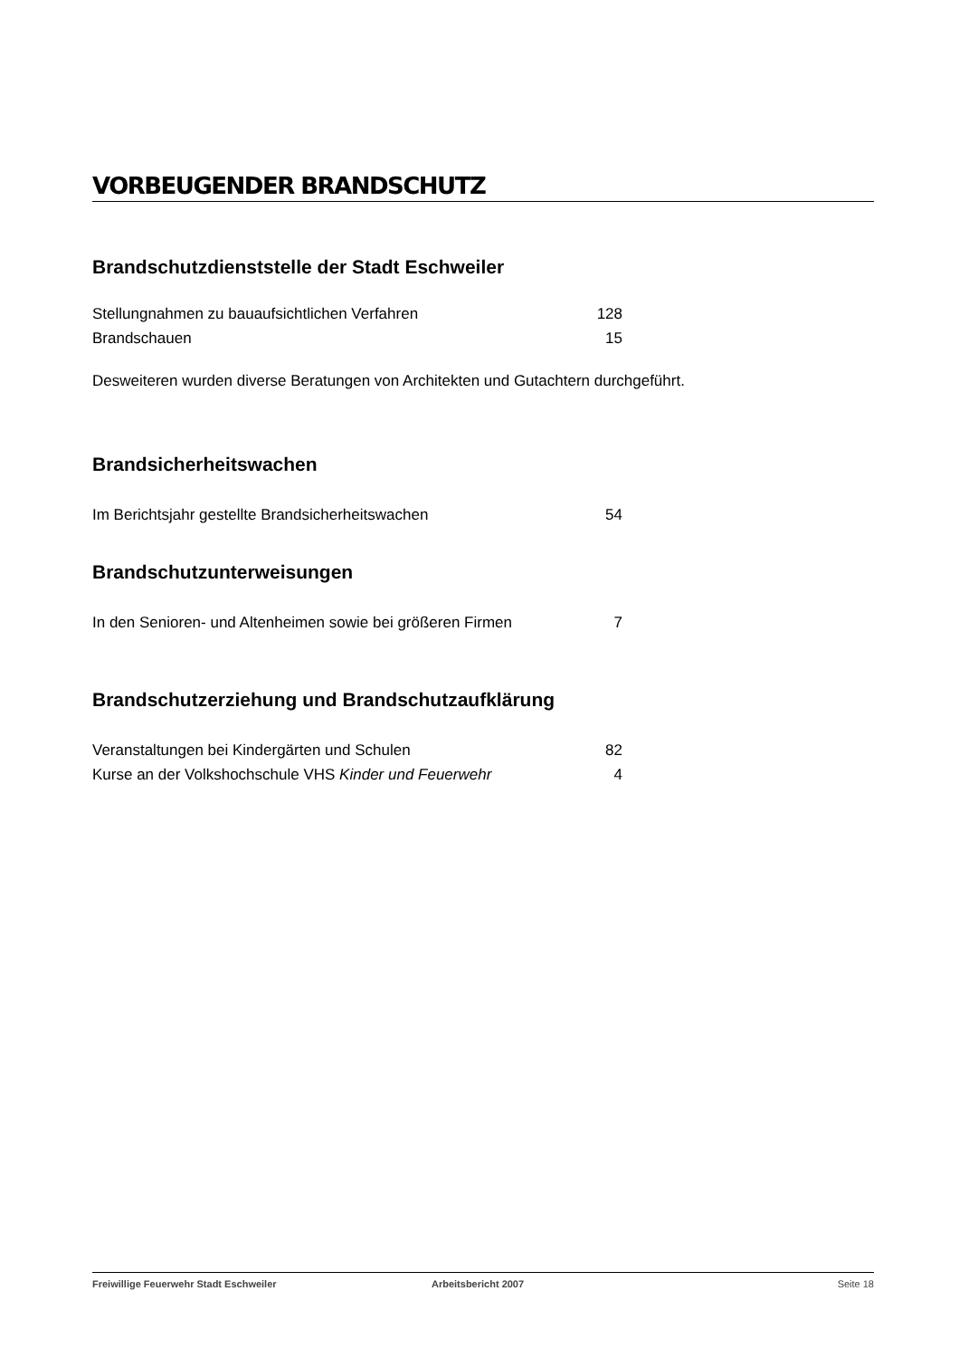VORBEUGENDER BRANDSCHUTZ
Brandschutzdienststelle der Stadt Eschweiler
| Stellungnahmen zu bauaufsichtlichen Verfahren | 128 |
| Brandschauen | 15 |
Desweiteren wurden diverse Beratungen von Architekten und Gutachtern durchgeführt.
Brandsicherheitswachen
| Im Berichtsjahr gestellte Brandsicherheitswachen | 54 |
Brandschutzunterweisungen
| In den Senioren- und Altenheimen sowie bei größeren Firmen | 7 |
Brandschutzerziehung und Brandschutzaufklärung
| Veranstaltungen bei Kindergärten und Schulen | 82 |
| Kurse an der Volkshochschule VHS Kinder und Feuerwehr | 4 |
Freiwillige Feuerwehr Stadt Eschweiler Arbeitsbericht 2007 Seite 18